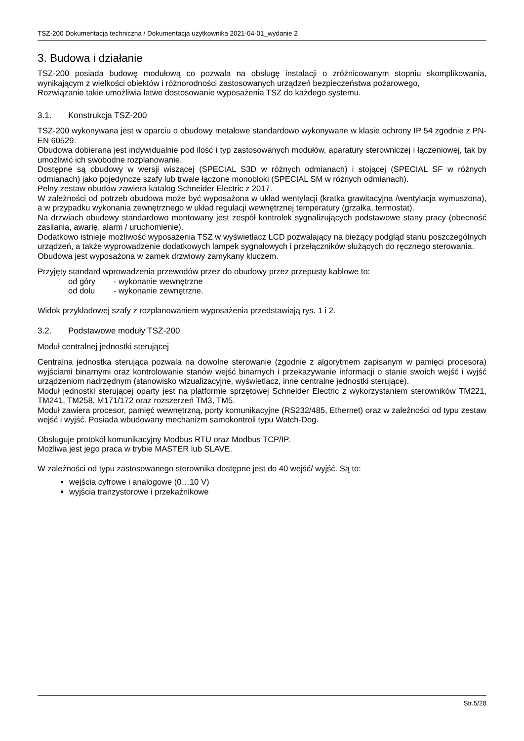TSZ-200 Dokumentacja techniczna / Dokumentacja użytkownika 2021-04-01_wydanie 2
3. Budowa i działanie
TSZ-200 posiada budowę modułową co pozwala na obsługę instalacji o zróżnicowanym stopniu skomplikowania, wynikającym z wielkości obiektów i różnorodności zastosowanych urządzeń bezpieczeństwa pożarowego,
Rozwiązanie takie umożliwia łatwe dostosowanie wyposażenia TSZ do każdego systemu.
3.1. Konstrukcja TSZ-200
TSZ-200 wykonywana jest w oparciu o obudowy metalowe standardowo wykonywane w klasie ochrony IP 54 zgodnie z PN-EN 60529.
Obudowa dobierana jest indywidualnie pod ilość i typ zastosowanych modułów, aparatury sterowniczej i łączeniowej, tak by umożliwić ich swobodne rozplanowanie.
Dostępne są obudowy w wersji wiszącej (SPECIAL S3D w różnych odmianach) i stojącej (SPECIAL SF w różnych odmianach) jako pojedyncze szafy lub trwale łączone monobloki (SPECIAL SM w różnych odmianach).
Pełny zestaw obudów zawiera katalog Schneider Electric z 2017.
W zależności od potrzeb obudowa może być wyposażona w układ wentylacji (kratka grawitacyjna /wentylacja wymuszona), a w przypadku wykonania zewnętrznego w układ regulacji wewnętrznej temperatury (grzałka, termostat).
Na drzwiach obudowy standardowo montowany jest zespół kontrolek sygnalizujących podstawowe stany pracy (obecność zasilania, awarię, alarm / uruchomienie).
Dodatkowo istnieje możliwość wyposażenia TSZ w wyświetlacz LCD pozwalający na bieżący podgląd stanu poszczególnych urządzeń, a także wyprowadzenie dodatkowych lampek sygnałowych i przełączników służących do ręcznego sterowania.
Obudowa jest wyposażona w zamek drzwiowy zamykany kluczem.
Przyjęty standard wprowadzenia przewodów przez do obudowy przez przepusty kablowe to:
od góry - wykonanie wewnętrzne
od dołu - wykonanie zewnętrzne.
Widok przykładowej szafy z rozplanowaniem wyposażenia przedstawiają rys. 1 i 2.
3.2. Podstawowe moduły TSZ-200
Moduł centralnej jednostki sterującej
Centralna jednostka sterująca pozwala na dowolne sterowanie (zgodnie z algorytmem zapisanym w pamięci procesora) wyjściami binarnymi oraz kontrolowanie stanów wejść binarnych i przekazywanie informacji o stanie swoich wejść i wyjść urządzeniom nadrzędnym (stanowisko wizualizacyjne, wyświetlacz, inne centralne jednostki sterujące).
Moduł jednostki sterującej oparty jest na platformie sprzętowej Schneider Electric z wykorzystaniem sterowników TM221, TM241, TM258, M171/172 oraz rozszerzeń TM3, TM5.
Moduł zawiera procesor, pamięć wewnętrzną, porty komunikacyjne (RS232/485, Ethernet) oraz w zależności od typu zestaw wejść i wyjść. Posiada wbudowany mechanizm samokontroli typu Watch-Dog.
Obsługuje protokół komunikacyjny Modbus RTU oraz Modbus TCP/IP.
Możliwa jest jego praca w trybie MASTER lub SLAVE.
W zależności od typu zastosowanego sterownika dostępne jest do 40 wejść/ wyjść. Są to:
wejścia cyfrowe i analogowe (0…10 V)
wyjścia tranzystorowe i przekaźnikowe
Str.5/28